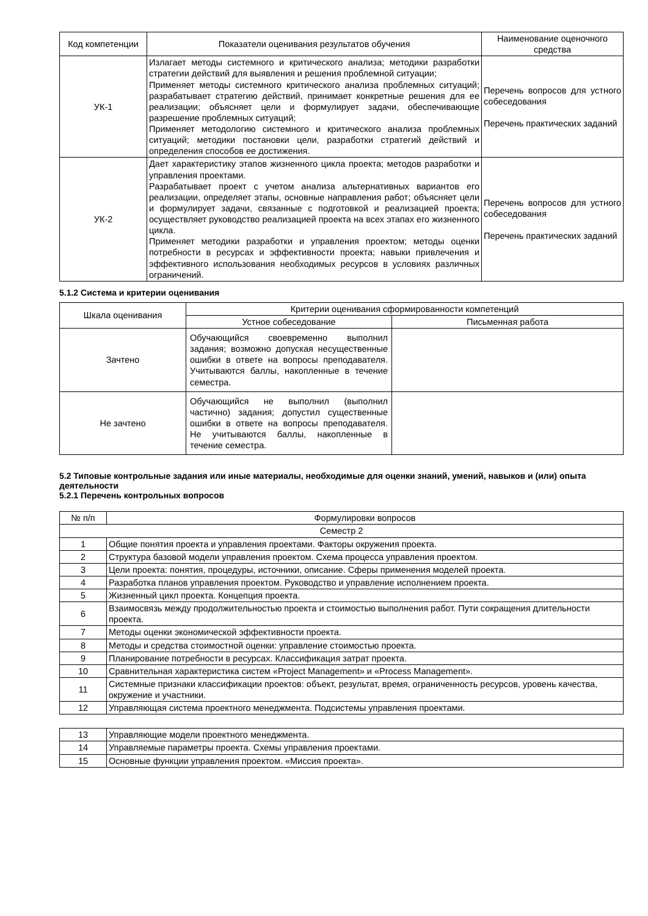| Код компетенции | Показатели оценивания результатов обучения | Наименование оценочного средства |
| --- | --- | --- |
| УК-1 | Излагает методы системного и критического анализа; методики разработки стратегии действий для выявления и решения проблемной ситуации; Применяет методы системного критического анализа проблемных ситуаций; разрабатывает стратегию действий, принимает конкретные решения для ее реализации; объясняет цели и формулирует задачи, обеспечивающие разрешение проблемных ситуаций; Применяет методологию системного и критического анализа проблемных ситуаций; методики постановки цели, разработки стратегий действий и определения способов ее достижения. | Перечень вопросов для устного собеседования Перечень практических заданий |
| УК-2 | Дает характеристику этапов жизненного цикла проекта; методов разработки и управления проектами. Разрабатывает проект с учетом анализа альтернативных вариантов его реализации, определяет этапы, основные направления работ; объясняет цели и формулирует задачи, связанные с подготовкой и реализацией проекта; осуществляет руководство реализацией проекта на всех этапах его жизненного цикла. Применяет методики разработки и управления проектом; методы оценки потребности в ресурсах и эффективности проекта; навыки привлечения и эффективного использования необходимых ресурсов в условиях различных ограничений. | Перечень вопросов для устного собеседования Перечень практических заданий |
5.1.2 Система и критерии оценивания
| Шкала оценивания | Критерии оценивания сформированности компетенций | |
| --- | --- | --- |
| | Устное собеседование | Письменная работа |
| Зачтено | Обучающийся своевременно выполнил задания; возможно допуская несущественные ошибки в ответе на вопросы преподавателя. Учитываются баллы, накопленные в течение семестра. | |
| Не зачтено | Обучающийся не выполнил (выполнил частично) задания; допустил существенные ошибки в ответе на вопросы преподавателя. Не учитываются баллы, накопленные в течение семестра. | |
5.2 Типовые контрольные задания или иные материалы, необходимые для оценки знаний, умений, навыков и (или) опыта деятельности
5.2.1 Перечень контрольных вопросов
| № п/п | Формулировки вопросов |
| --- | --- |
| Семестр 2 | |
| 1 | Общие понятия проекта и управления проектами. Факторы окружения проекта. |
| 2 | Структура базовой модели управления проектом. Схема процесса управления проектом. |
| 3 | Цели проекта: понятия, процедуры, источники, описание. Сферы применения моделей проекта. |
| 4 | Разработка планов управления проектом. Руководство и управление исполнением проекта. |
| 5 | Жизненный цикл проекта. Концепция проекта. |
| 6 | Взаимосвязь между продолжительностью проекта и стоимостью выполнения работ. Пути сокращения длительности проекта. |
| 7 | Методы оценки экономической эффективности проекта. |
| 8 | Методы и средства стоимостной оценки: управление стоимостью проекта. |
| 9 | Планирование потребности в ресурсах. Классификация затрат проекта. |
| 10 | Сравнительная характеристика систем «Project Management» и «Process Management». |
| 11 | Системные признаки классификации проектов: объект, результат, время, ограниченность ресурсов, уровень качества, окружение и участники. |
| 12 | Управляющая система проектного менеджмента. Подсистемы управления проектами. |
| 13 | Управляющие модели проектного менеджмента. |
| 14 | Управляемые параметры проекта. Схемы управления проектами. |
| 15 | Основные функции управления проектом. «Миссия проекта». |